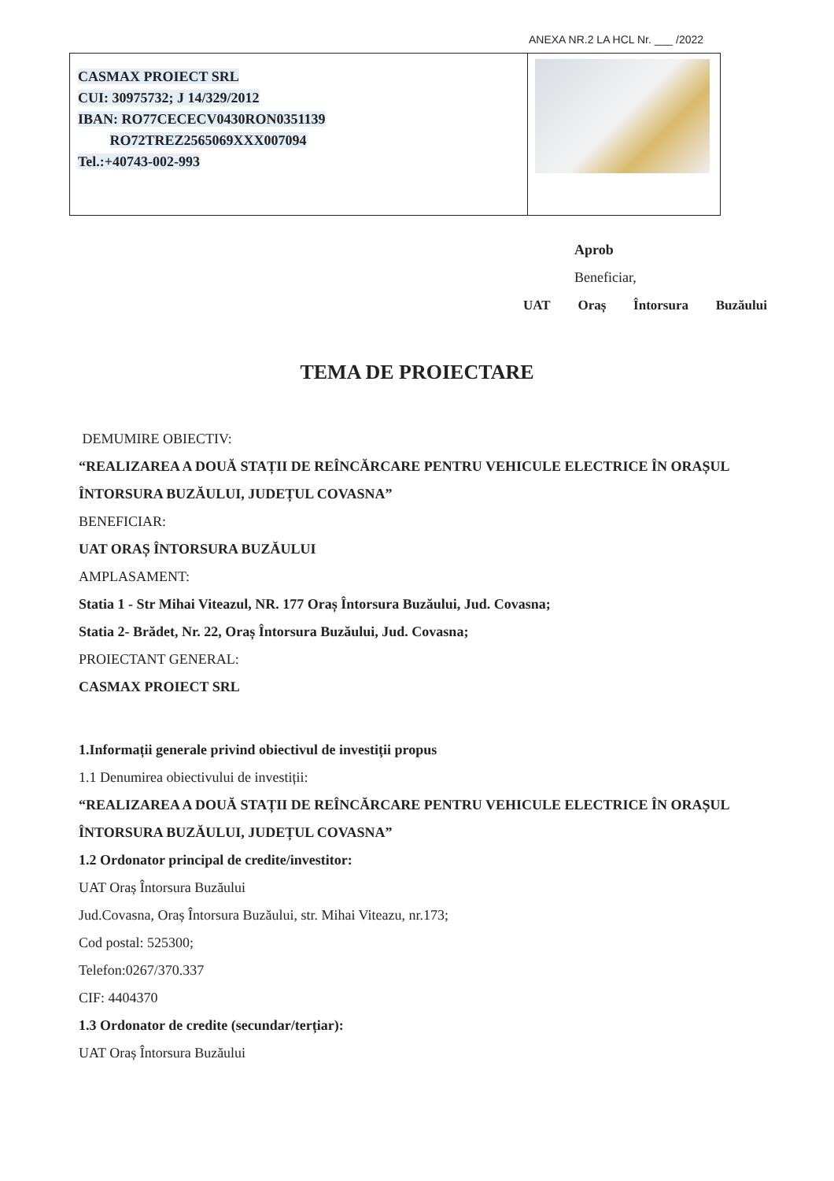ANEXA NR.2 LA HCL Nr. ___ /2022
| CASMAX PROIECT SRL CUI: 30975732; J 14/329/2012 IBAN: RO77CECECV0430RON0351139 RO72TREZ2565069XXX007094 Tel.:+40743-002-993 | |
Aprob
Beneficiar,
UAT Oraș Întorsura Buzăului
TEMA DE PROIECTARE
DEMUMIRE OBIECTIV:
“REALIZAREA A DOUĂ STAȚII DE REÎNCĂRCARE PENTRU VEHICULE ELECTRICE ÎN ORAȘUL ÎNTORSURA BUZĂULUI, JUDEȚUL COVASNA”
BENEFICIAR:
UAT ORAȘ ÎNTORSURA BUZĂULUI
AMPLASAMENT:
Statia 1 - Str Mihai Viteazul, NR. 177 Oraș Întorsura Buzăului, Jud. Covasna;
Statia 2- Brădet, Nr. 22, Oraș Întorsura Buzăului, Jud. Covasna;
PROIECTANT GENERAL:
CASMAX PROIECT SRL
1.Informații generale privind obiectivul de investiții propus
1.1 Denumirea obiectivului de investiții:
“REALIZAREA A DOUĂ STAȚII DE REÎNCĂRCARE PENTRU VEHICULE ELECTRICE ÎN ORAȘUL ÎNTORSURA BUZĂULUI, JUDEȚUL COVASNA”
1.2 Ordonator principal de credite/investitor:
UAT Oraș Întorsura Buzăului
Jud.Covasna, Oraș Întorsura Buzăului, str. Mihai Viteazu, nr.173;
Cod postal: 525300;
Telefon:0267/370.337
CIF: 4404370
1.3 Ordonator de credite (secundar/terțiar):
UAT Oraș Întorsura Buzăului